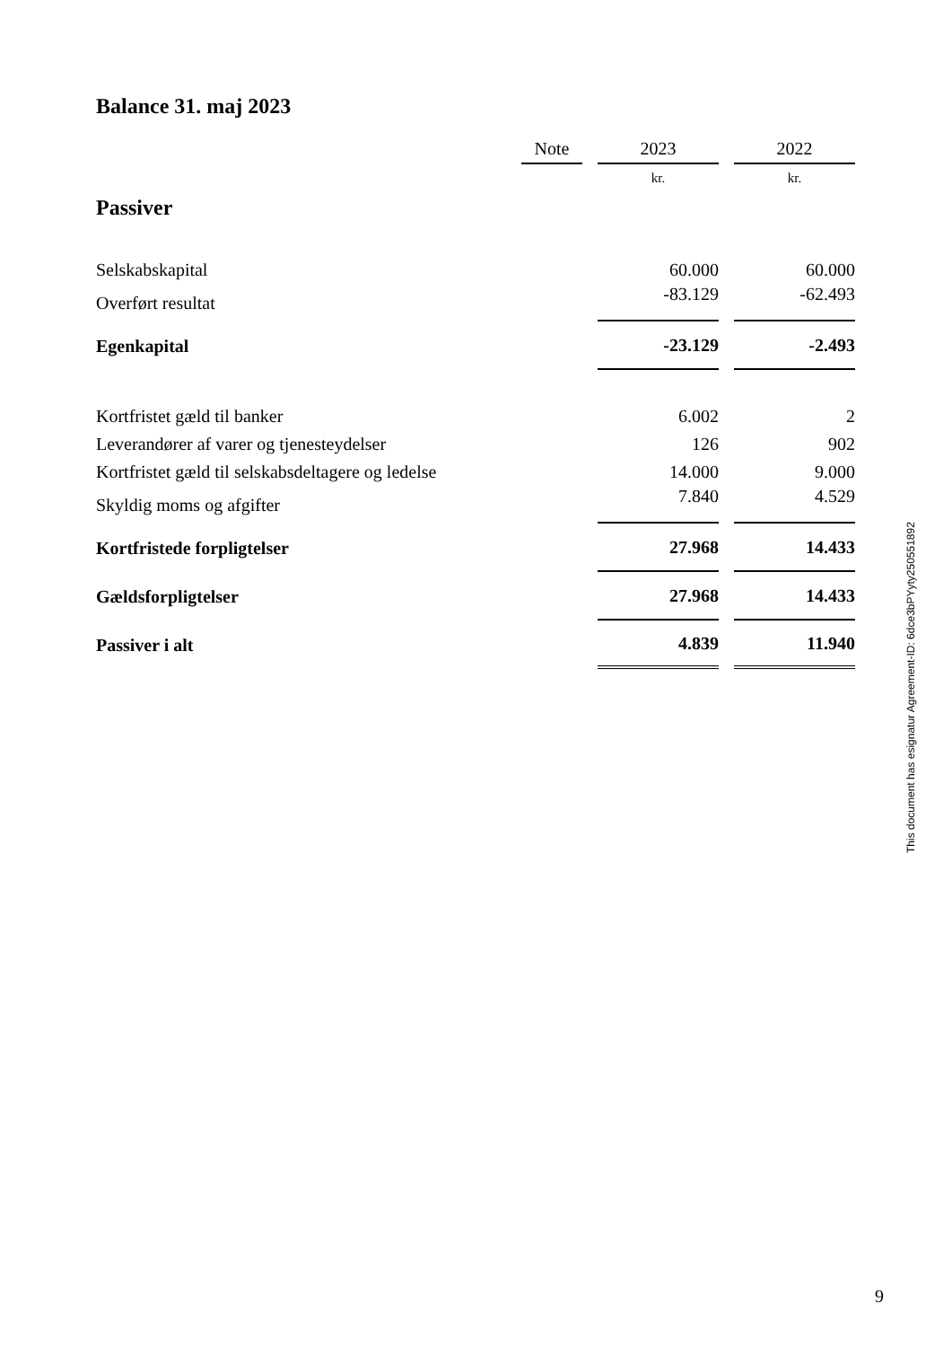Balance 31. maj 2023
| | Note | | 2023 | | 2022 |
| --- | --- | --- | --- | --- | --- |
| Passiver | | | kr. | | kr. |
| Selskabskapital | | | 60.000 | | 60.000 |
| Overført resultat | | | -83.129 | | -62.493 |
| Egenkapital | | | -23.129 | | -2.493 |
| Kortfristet gæld til banker | | | 6.002 | | 2 |
| Leverandører af varer og tjenesteydelser | | | 126 | | 902 |
| Kortfristet gæld til selskabsdeltagere og ledelse | | | 14.000 | | 9.000 |
| Skyldig moms og afgifter | | | 7.840 | | 4.529 |
| Kortfristede forpligtelser | | | 27.968 | | 14.433 |
| Gældsforpligtelser | | | 27.968 | | 14.433 |
| Passiver i alt | | | 4.839 | | 11.940 |
This document has esignatur Agreement-ID: 6dce3bPYyty250551892
9